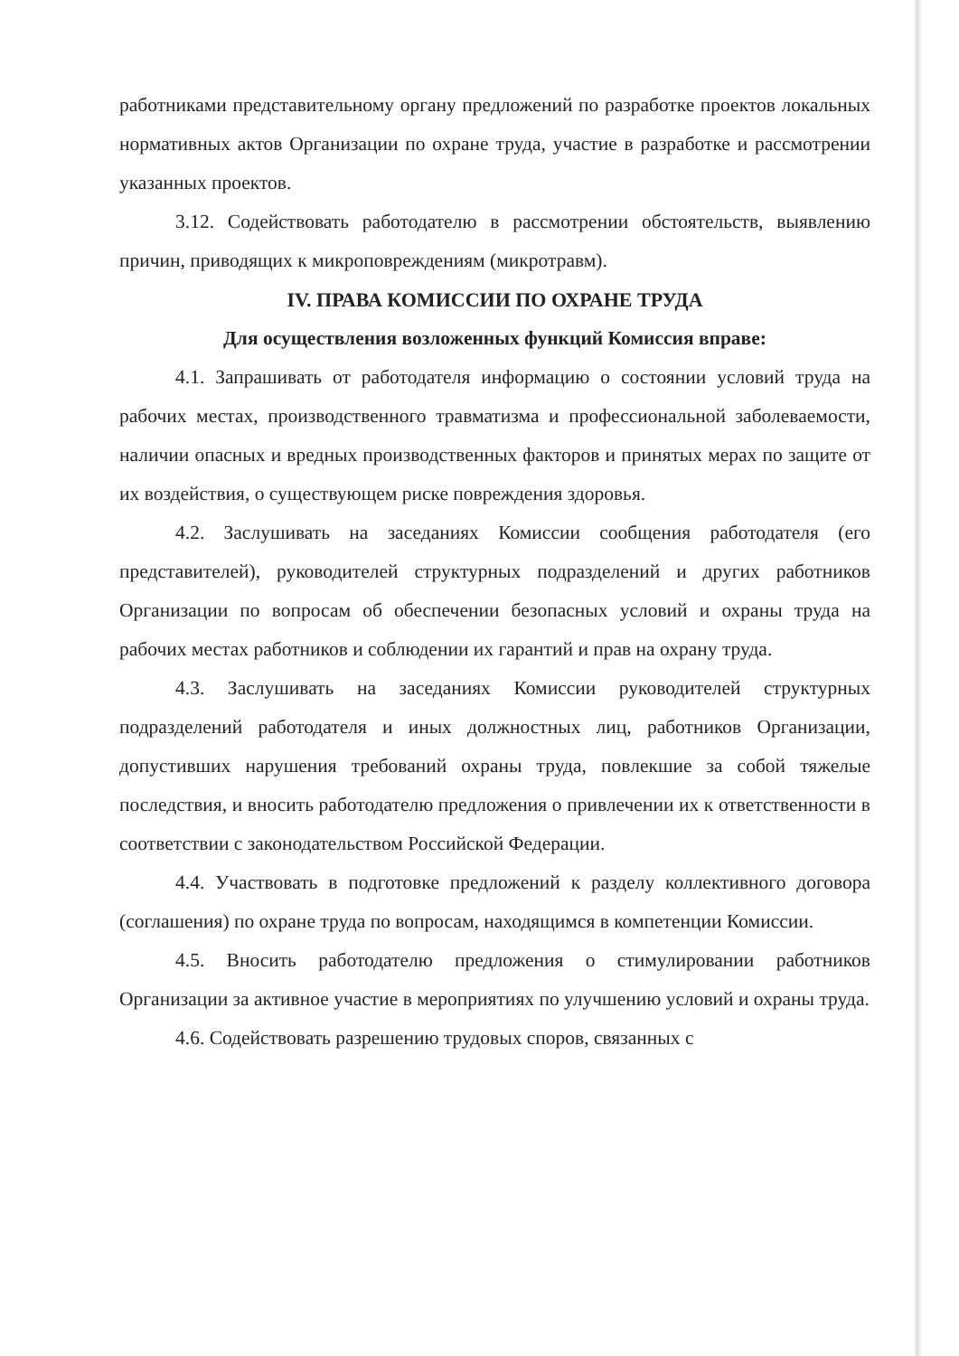работниками представительному органу предложений по разработке проектов локальных нормативных актов Организации по охране труда, участие в разработке и рассмотрении указанных проектов.
3.12. Содействовать работодателю в рассмотрении обстоятельств, выявлению причин, приводящих к микроповреждениям (микротравм).
IV. ПРАВА КОМИССИИ ПО ОХРАНЕ ТРУДА
Для осуществления возложенных функций Комиссия вправе:
4.1. Запрашивать от работодателя информацию о состоянии условий труда на рабочих местах, производственного травматизма и профессиональной заболеваемости, наличии опасных и вредных производственных факторов и принятых мерах по защите от их воздействия, о существующем риске повреждения здоровья.
4.2. Заслушивать на заседаниях Комиссии сообщения работодателя (его представителей), руководителей структурных подразделений и других работников Организации по вопросам об обеспечении безопасных условий и охраны труда на рабочих местах работников и соблюдении их гарантий и прав на охрану труда.
4.3. Заслушивать на заседаниях Комиссии руководителей структурных подразделений работодателя и иных должностных лиц, работников Организации, допустивших нарушения требований охраны труда, повлекшие за собой тяжелые последствия, и вносить работодателю предложения о привлечении их к ответственности в соответствии с законодательством Российской Федерации.
4.4. Участвовать в подготовке предложений к разделу коллективного договора (соглашения) по охране труда по вопросам, находящимся в компетенции Комиссии.
4.5. Вносить работодателю предложения о стимулировании работников Организации за активное участие в мероприятиях по улучшению условий и охраны труда.
4.6. Содействовать разрешению трудовых споров, связанных с